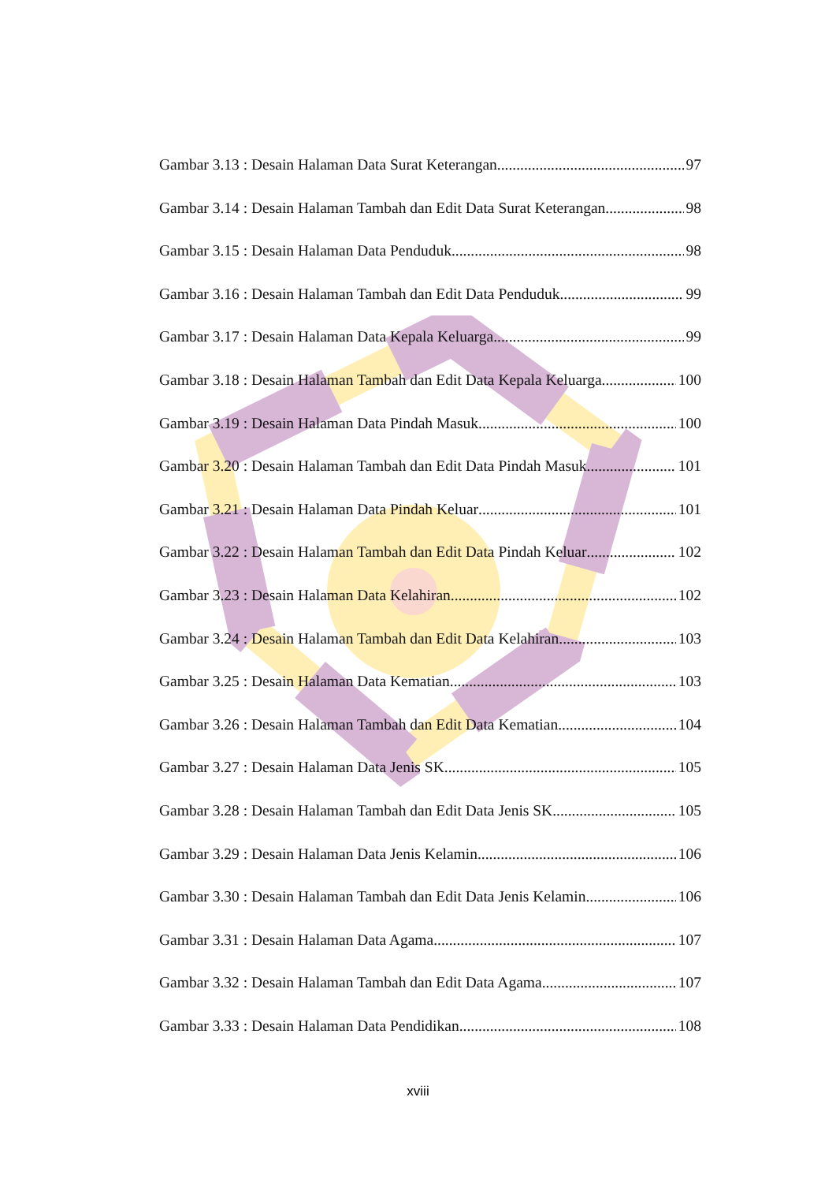Gambar 3.13 : Desain Halaman Data Surat Keterangan 97
Gambar 3.14 : Desain Halaman Tambah dan Edit Data Surat Keterangan 98
Gambar 3.15 : Desain Halaman Data Penduduk 98
Gambar 3.16 : Desain Halaman Tambah dan Edit Data Penduduk 99
Gambar 3.17 : Desain Halaman Data Kepala Keluarga 99
Gambar 3.18 : Desain Halaman Tambah dan Edit Data Kepala Keluarga 100
Gambar 3.19 : Desain Halaman Data Pindah Masuk 100
Gambar 3.20 : Desain Halaman Tambah dan Edit Data Pindah Masuk 101
Gambar 3.21 : Desain Halaman Data Pindah Keluar 101
Gambar 3.22 : Desain Halaman Tambah dan Edit Data Pindah Keluar 102
Gambar 3.23 : Desain Halaman Data Kelahiran 102
Gambar 3.24 : Desain Halaman Tambah dan Edit Data Kelahiran 103
Gambar 3.25 : Desain Halaman Data Kematian 103
Gambar 3.26 : Desain Halaman Tambah dan Edit Data Kematian 104
Gambar 3.27 : Desain Halaman Data Jenis SK 105
Gambar 3.28 : Desain Halaman Tambah dan Edit Data Jenis SK 105
Gambar 3.29 : Desain Halaman Data Jenis Kelamin 106
Gambar 3.30 : Desain Halaman Tambah dan Edit Data Jenis Kelamin 106
Gambar 3.31 : Desain Halaman Data Agama 107
Gambar 3.32 : Desain Halaman Tambah dan Edit Data Agama 107
Gambar 3.33 : Desain Halaman Data Pendidikan 108
xviii